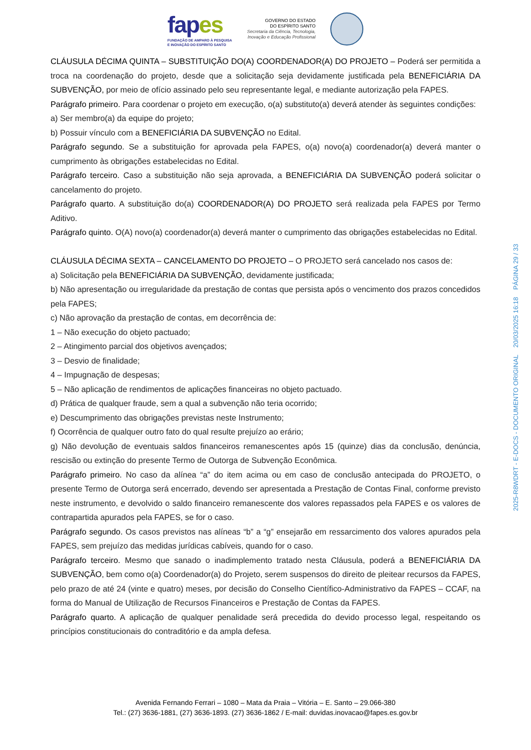fapes
FUNDAÇÃO DE AMPARO À PESQUISA
E INOVAÇÃO DO ESPÍRITO SANTO
GOVERNO DO ESTADO
DO ESPÍRITO SANTO
Secretaria da Ciência, Tecnologia,
Inovação e Educação Profissional
CLÁUSULA DÉCIMA QUINTA – SUBSTITUIÇÃO DO(A) COORDENADOR(A) DO PROJETO – Poderá ser permitida a troca na coordenação do projeto, desde que a solicitação seja devidamente justificada pela BENEFICIÁRIA DA SUBVENÇÃO, por meio de ofício assinado pelo seu representante legal, e mediante autorização pela FAPES.
Parágrafo primeiro. Para coordenar o projeto em execução, o(a) substituto(a) deverá atender às seguintes condições:
a) Ser membro(a) da equipe do projeto;
b) Possuir vínculo com a BENEFICIÁRIA DA SUBVENÇÃO no Edital.
Parágrafo segundo. Se a substituição for aprovada pela FAPES, o(a) novo(a) coordenador(a) deverá manter o cumprimento às obrigações estabelecidas no Edital.
Parágrafo terceiro. Caso a substituição não seja aprovada, a BENEFICIÁRIA DA SUBVENÇÃO poderá solicitar o cancelamento do projeto.
Parágrafo quarto. A substituição do(a) COORDENADOR(A) DO PROJETO será realizada pela FAPES por Termo Aditivo.
Parágrafo quinto. O(A) novo(a) coordenador(a) deverá manter o cumprimento das obrigações estabelecidas no Edital.
CLÁUSULA DÉCIMA SEXTA – CANCELAMENTO DO PROJETO – O PROJETO será cancelado nos casos de:
a) Solicitação pela BENEFICIÁRIA DA SUBVENÇÃO, devidamente justificada;
b) Não apresentação ou irregularidade da prestação de contas que persista após o vencimento dos prazos concedidos pela FAPES;
c) Não aprovação da prestação de contas, em decorrência de:
1 – Não execução do objeto pactuado;
2 – Atingimento parcial dos objetivos avençados;
3 – Desvio de finalidade;
4 – Impugnação de despesas;
5 – Não aplicação de rendimentos de aplicações financeiras no objeto pactuado.
d) Prática de qualquer fraude, sem a qual a subvenção não teria ocorrido;
e) Descumprimento das obrigações previstas neste Instrumento;
f) Ocorrência de qualquer outro fato do qual resulte prejuízo ao erário;
g) Não devolução de eventuais saldos financeiros remanescentes após 15 (quinze) dias da conclusão, denúncia, rescisão ou extinção do presente Termo de Outorga de Subvenção Econômica.
Parágrafo primeiro. No caso da alínea “a” do item acima ou em caso de conclusão antecipada do PROJETO, o presente Termo de Outorga será encerrado, devendo ser apresentada a Prestação de Contas Final, conforme previsto neste instrumento, e devolvido o saldo financeiro remanescente dos valores repassados pela FAPES e os valores de contrapartida apurados pela FAPES, se for o caso.
Parágrafo segundo. Os casos previstos nas alíneas “b” a “g” ensejarão em ressarcimento dos valores apurados pela FAPES, sem prejuízo das medidas jurídicas cabíveis, quando for o caso.
Parágrafo terceiro. Mesmo que sanado o inadimplemento tratado nesta Cláusula, poderá a BENEFICIÁRIA DA SUBVENÇÃO, bem como o(a) Coordenador(a) do Projeto, serem suspensos do direito de pleitear recursos da FAPES, pelo prazo de até 24 (vinte e quatro) meses, por decisão do Conselho Científico-Administrativo da FAPES – CCAF, na forma do Manual de Utilização de Recursos Financeiros e Prestação de Contas da FAPES.
Parágrafo quarto. A aplicação de qualquer penalidade será precedida do devido processo legal, respeitando os princípios constitucionais do contraditório e da ampla defesa.
2025-R8WDRT - E-DOCS - DOCUMENTO ORIGINAL 20/03/2025 16:18 PÁGINA 29 / 33
Avenida Fernando Ferrari – 1080 – Mata da Praia – Vitória – E. Santo – 29.066-380
Tel.: (27) 3636-1881, (27) 3636-1893. (27) 3636-1862 / E-mail: duvidas.inovacao@fapes.es.gov.br